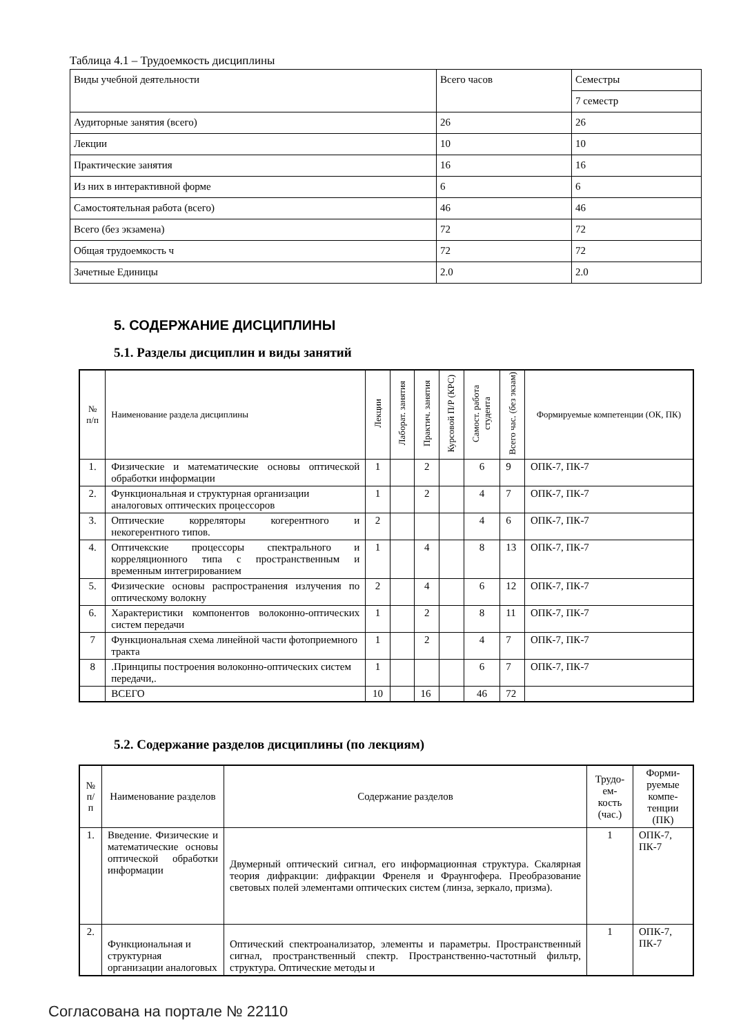Таблица 4.1 – Трудоемкость дисциплины
| Виды учебной деятельности | Всего часов | Семестры |
| | | 7 семестр |
| Аудиторные занятия (всего) | 26 | 26 |
| Лекции | 10 | 10 |
| Практические занятия | 16 | 16 |
| Из них в интерактивной форме | 6 | 6 |
| Самостоятельная работа (всего) | 46 | 46 |
| Всего (без экзамена) | 72 | 72 |
| Общая трудоемкость ч | 72 | 72 |
| Зачетные Единицы | 2.0 | 2.0 |
5. СОДЕРЖАНИЕ ДИСЦИПЛИНЫ
5.1. Разделы дисциплин и виды занятий
| № п/п | Наименование раздела дисциплины | Лекции | Лаборат. занятия | Практич. занятия | Курсовой П/Р (КРС) | Самост. работа студента | Всего час. (без экзам) | Формируемые компетенции (ОК, ПК) |
| --- | --- | --- | --- | --- | --- | --- | --- | --- |
| 1. | Физические и математические основы оптической обработки информации | 1 | | 2 | | 6 | 9 | ОПК-7, ПК-7 |
| 2. | Функциональная и структурная организации аналоговых оптических процессоров | 1 | | 2 | | 4 | 7 | ОПК-7, ПК-7 |
| 3. | Оптические корреляторы когерентного и некогерентного типов. | 2 | | | | 4 | 6 | ОПК-7, ПК-7 |
| 4. | Оптичекские процессоры спектрального и корреляционного типа с пространственным и временным интегрированием | 1 | | 4 | | 8 | 13 | ОПК-7, ПК-7 |
| 5. | Физические основы распространения излучения по оптическому волокну | 2 | | 4 | | 6 | 12 | ОПК-7, ПК-7 |
| 6. | Характеристики компонентов волоконно-оптических систем передачи | 1 | | 2 | | 8 | 11 | ОПК-7, ПК-7 |
| 7 | Функциональная схема линейной части фотоприемного тракта | 1 | | 2 | | 4 | 7 | ОПК-7, ПК-7 |
| 8 | .Принципы построения волоконно-оптических систем передачи,. | 1 | | | | 6 | 7 | ОПК-7, ПК-7 |
| | ВСЕГО | 10 | | 16 | | 46 | 72 | |
5.2. Содержание разделов дисциплины (по лекциям)
| № п/п | Наименование разделов | Содержание разделов | Трудо-ем-кость (час.) | Форми-руемые компе-тенции (ПК) |
| --- | --- | --- | --- | --- |
| 1. | Введение. Физические и математические основы оптической обработки информации | Двумерный оптический сигнал, его информационная структура. Скалярная теория дифракции: дифракции Френеля и Фраунгофера. Преобразование световых полей элементами оптических систем (линза, зеркало, призма). | 1 | ОПК-7, ПК-7 |
| 2. | Функциональная и структурная организации аналоговых | Оптический спектроанализатор, элементы и параметры. Пространственный сигнал, пространственный спектр. Пространственно-частотный фильтр, структура. Оптические методы и | 1 | ОПК-7, ПК-7 |
Согласована на портале № 22110